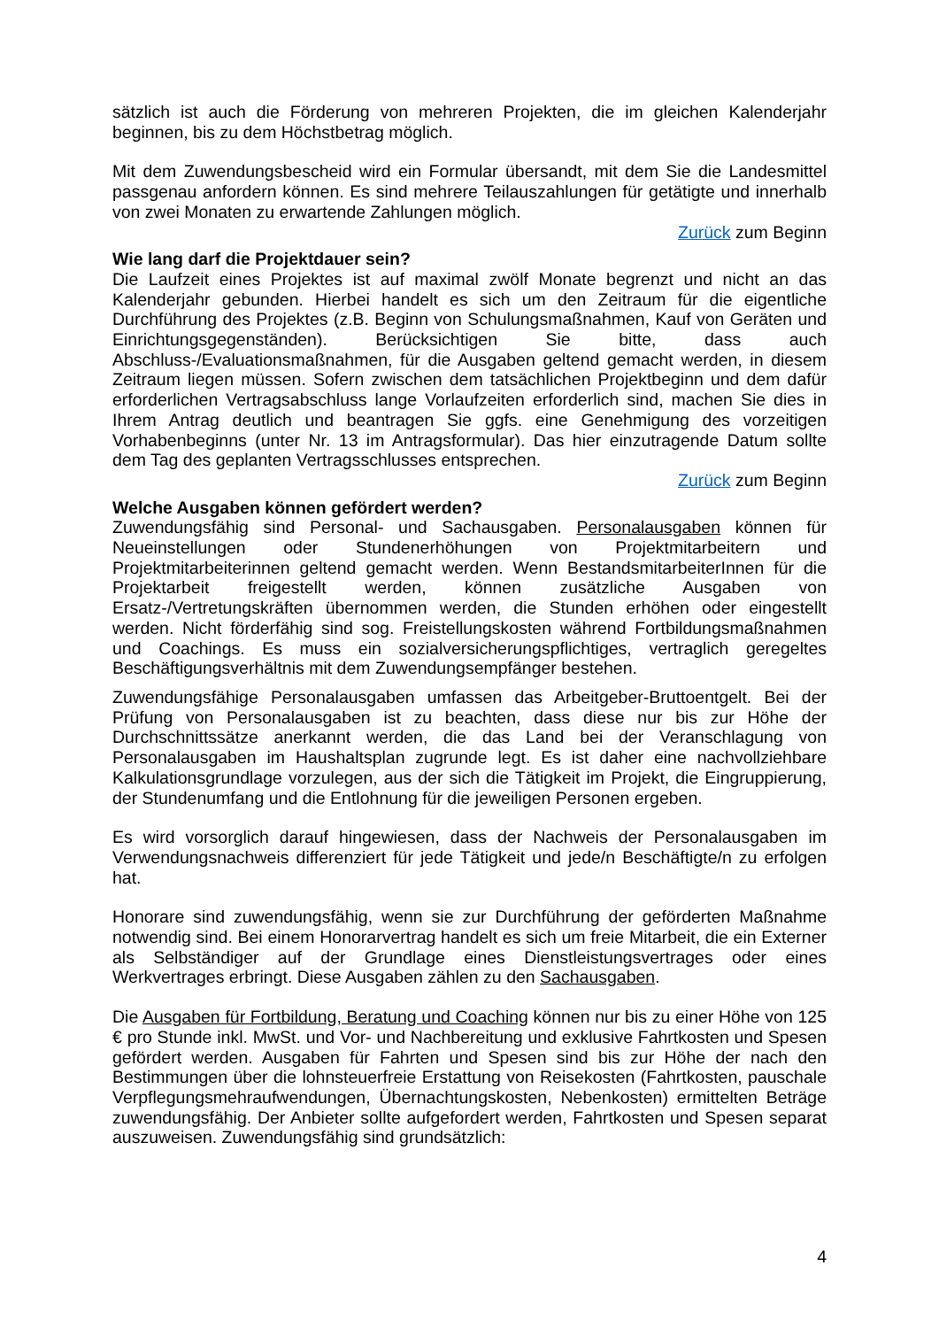sätzlich ist auch die Förderung von mehreren Projekten, die im gleichen Kalenderjahr beginnen, bis zu dem Höchstbetrag möglich.
Mit dem Zuwendungsbescheid wird ein Formular übersandt, mit dem Sie die Landesmittel passgenau anfordern können. Es sind mehrere Teilauszahlungen für getätigte und innerhalb von zwei Monaten zu erwartende Zahlungen möglich.
Zurück zum Beginn
Wie lang darf die Projektdauer sein?
Die Laufzeit eines Projektes ist auf maximal zwölf Monate begrenzt und nicht an das Kalenderjahr gebunden. Hierbei handelt es sich um den Zeitraum für die eigentliche Durchführung des Projektes (z.B. Beginn von Schulungsmaßnahmen, Kauf von Geräten und Einrichtungsgegenständen). Berücksichtigen Sie bitte, dass auch Abschluss-/Evaluationsmaßnahmen, für die Ausgaben geltend gemacht werden, in diesem Zeitraum liegen müssen. Sofern zwischen dem tatsächlichen Projektbeginn und dem dafür erforderlichen Vertragsabschluss lange Vorlaufzeiten erforderlich sind, machen Sie dies in Ihrem Antrag deutlich und beantragen Sie ggfs. eine Genehmigung des vorzeitigen Vorhabenbeginns (unter Nr. 13 im Antragsformular). Das hier einzutragende Datum sollte dem Tag des geplanten Vertragsschlusses entsprechen.
Zurück zum Beginn
Welche Ausgaben können gefördert werden?
Zuwendungsfähig sind Personal- und Sachausgaben. Personalausgaben können für Neueinstellungen oder Stundenerhöhungen von Projektmitarbeitern und Projektmitarbeiterinnen geltend gemacht werden. Wenn BestandsmitarbeiterInnen für die Projektarbeit freigestellt werden, können zusätzliche Ausgaben von Ersatz-/Vertretungskräften übernommen werden, die Stunden erhöhen oder eingestellt werden. Nicht förderfähig sind sog. Freistellungskosten während Fortbildungsmaßnahmen und Coachings. Es muss ein sozialversicherungspflichtiges, vertraglich geregeltes Beschäftigungsverhältnis mit dem Zuwendungsempfänger bestehen.
Zuwendungsfähige Personalausgaben umfassen das Arbeitgeber-Bruttoentgelt. Bei der Prüfung von Personalausgaben ist zu beachten, dass diese nur bis zur Höhe der Durchschnittssätze anerkannt werden, die das Land bei der Veranschlagung von Personalausgaben im Haushaltsplan zugrunde legt. Es ist daher eine nachvollziehbare Kalkulationsgrundlage vorzulegen, aus der sich die Tätigkeit im Projekt, die Eingruppierung, der Stundenumfang und die Entlohnung für die jeweiligen Personen ergeben.
Es wird vorsorglich darauf hingewiesen, dass der Nachweis der Personalausgaben im Verwendungsnachweis differenziert für jede Tätigkeit und jede/n Beschäftigte/n zu erfolgen hat.
Honorare sind zuwendungsfähig, wenn sie zur Durchführung der geförderten Maßnahme notwendig sind. Bei einem Honorarvertrag handelt es sich um freie Mitarbeit, die ein Externer als Selbständiger auf der Grundlage eines Dienstleistungsvertrages oder eines Werkvertrages erbringt. Diese Ausgaben zählen zu den Sachausgaben.
Die Ausgaben für Fortbildung, Beratung und Coaching können nur bis zu einer Höhe von 125 € pro Stunde inkl. MwSt. und Vor- und Nachbereitung und exklusive Fahrtkosten und Spesen gefördert werden. Ausgaben für Fahrten und Spesen sind bis zur Höhe der nach den Bestimmungen über die lohnsteuerfreie Erstattung von Reisekosten (Fahrtkosten, pauschale Verpflegungsmehraufwendungen, Übernachtungskosten, Nebenkosten) ermittelten Beträge zuwendungsfähig. Der Anbieter sollte aufgefordert werden, Fahrtkosten und Spesen separat auszuweisen. Zuwendungsfähig sind grundsätzlich:
4